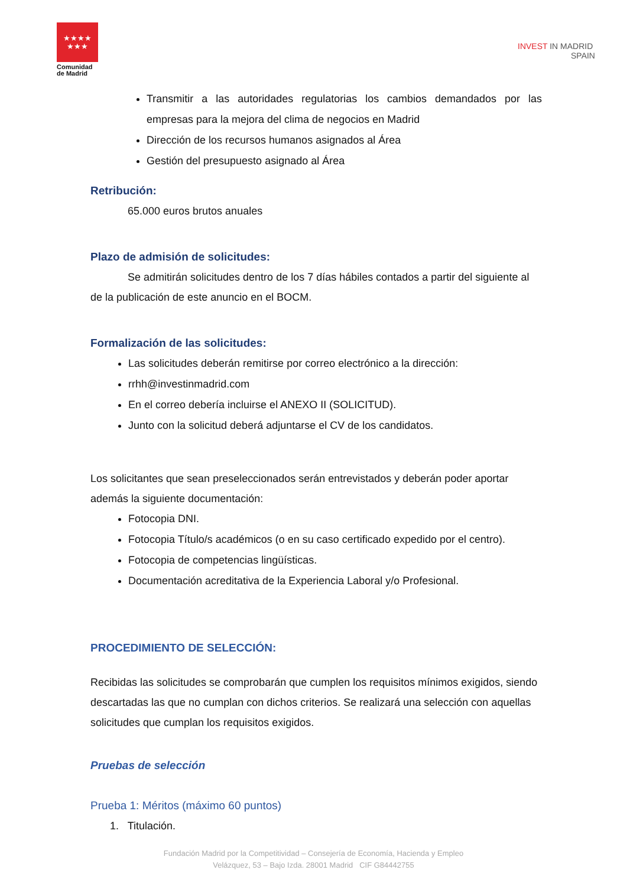★★★★
★★★
Comunidad
de Madrid
INVEST IN MADRID
SPAIN
Transmitir a las autoridades regulatorias los cambios demandados por las empresas para la mejora del clima de negocios en Madrid
Dirección de los recursos humanos asignados al Área
Gestión del presupuesto asignado al Área
Retribución:
65.000 euros brutos anuales
Plazo de admisión de solicitudes:
Se admitirán solicitudes dentro de los 7 días hábiles contados a partir del siguiente al de la publicación de este anuncio en el BOCM.
Formalización de las solicitudes:
Las solicitudes deberán remitirse por correo electrónico a la dirección:
rrhh@investinmadrid.com
En el correo debería incluirse el ANEXO II (SOLICITUD).
Junto con la solicitud deberá adjuntarse el CV de los candidatos.
Los solicitantes que sean preseleccionados serán entrevistados y deberán poder aportar además la siguiente documentación:
Fotocopia DNI.
Fotocopia Título/s académicos (o en su caso certificado expedido por el centro).
Fotocopia de competencias lingüísticas.
Documentación acreditativa de la Experiencia Laboral y/o Profesional.
PROCEDIMIENTO DE SELECCIÓN:
Recibidas las solicitudes se comprobarán que cumplen los requisitos mínimos exigidos, siendo descartadas las que no cumplan con dichos criterios. Se realizará una selección con aquellas solicitudes que cumplan los requisitos exigidos.
Pruebas de selección
Prueba 1: Méritos (máximo 60 puntos)
1. Titulación.
Fundación Madrid por la Competitividad – Consejería de Economía, Hacienda y Empleo
Velázquez, 53 – Bajo Izda. 28001 Madrid CIF G84442755